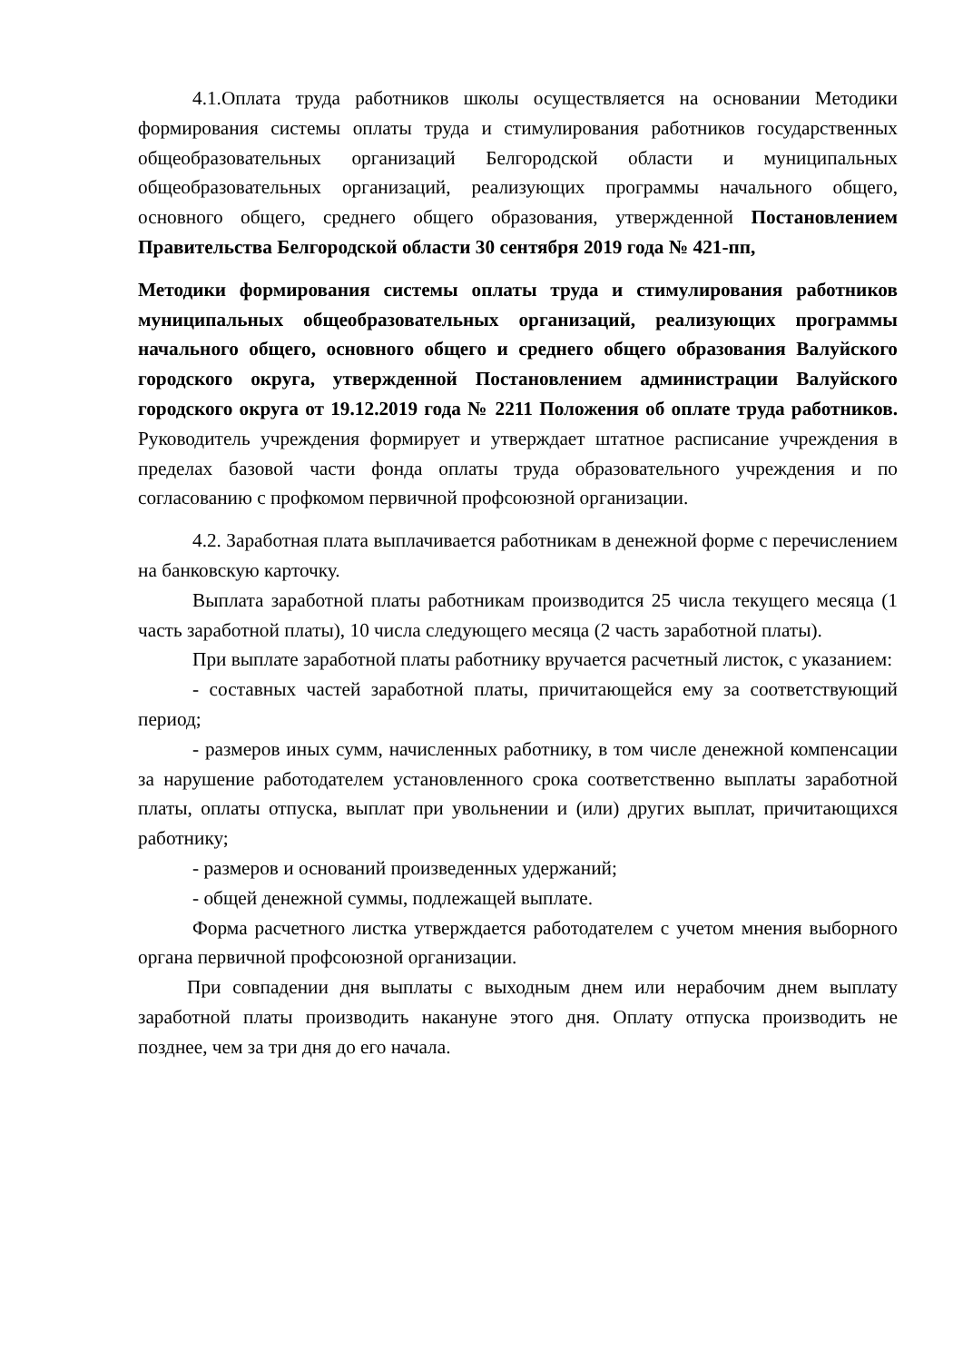4.1.Оплата труда работников школы осуществляется на основании Методики формирования системы оплаты труда и стимулирования работников государственных общеобразовательных организаций Белгородской области и муниципальных общеобразовательных организаций, реализующих программы начального общего, основного общего, среднего общего образования, утвержденной Постановлением Правительства Белгородской области 30 сентября 2019 года № 421-пп,
Методики формирования системы оплаты труда и стимулирования работников муниципальных общеобразовательных организаций, реализующих программы начального общего, основного общего и среднего общего образования Валуйского городского округа, утвержденной Постановлением администрации Валуйского городского округа от 19.12.2019 года № 2211 Положения об оплате труда работников. Руководитель учреждения формирует и утверждает штатное расписание учреждения в пределах базовой части фонда оплаты труда образовательного учреждения и по согласованию с профкомом первичной профсоюзной организации.
4.2. Заработная плата выплачивается работникам в денежной форме с перечислением на банковскую карточку.
Выплата заработной платы работникам производится 25 числа текущего месяца (1 часть заработной платы), 10 числа следующего месяца (2 часть заработной платы).
При выплате заработной платы работнику вручается расчетный листок, с указанием:
- составных частей заработной платы, причитающейся ему за соответствующий период;
- размеров иных сумм, начисленных работнику, в том числе денежной компенсации за нарушение работодателем установленного срока соответственно выплаты заработной платы, оплаты отпуска, выплат при увольнении и (или) других выплат, причитающихся работнику;
- размеров и оснований произведенных удержаний;
- общей денежной суммы, подлежащей выплате.
Форма расчетного листка утверждается работодателем с учетом мнения выборного органа первичной профсоюзной организации.
При совпадении дня выплаты с выходным днем или нерабочим днем выплату заработной платы производить накануне этого дня. Оплату отпуска производить не позднее, чем за три дня до его начала.